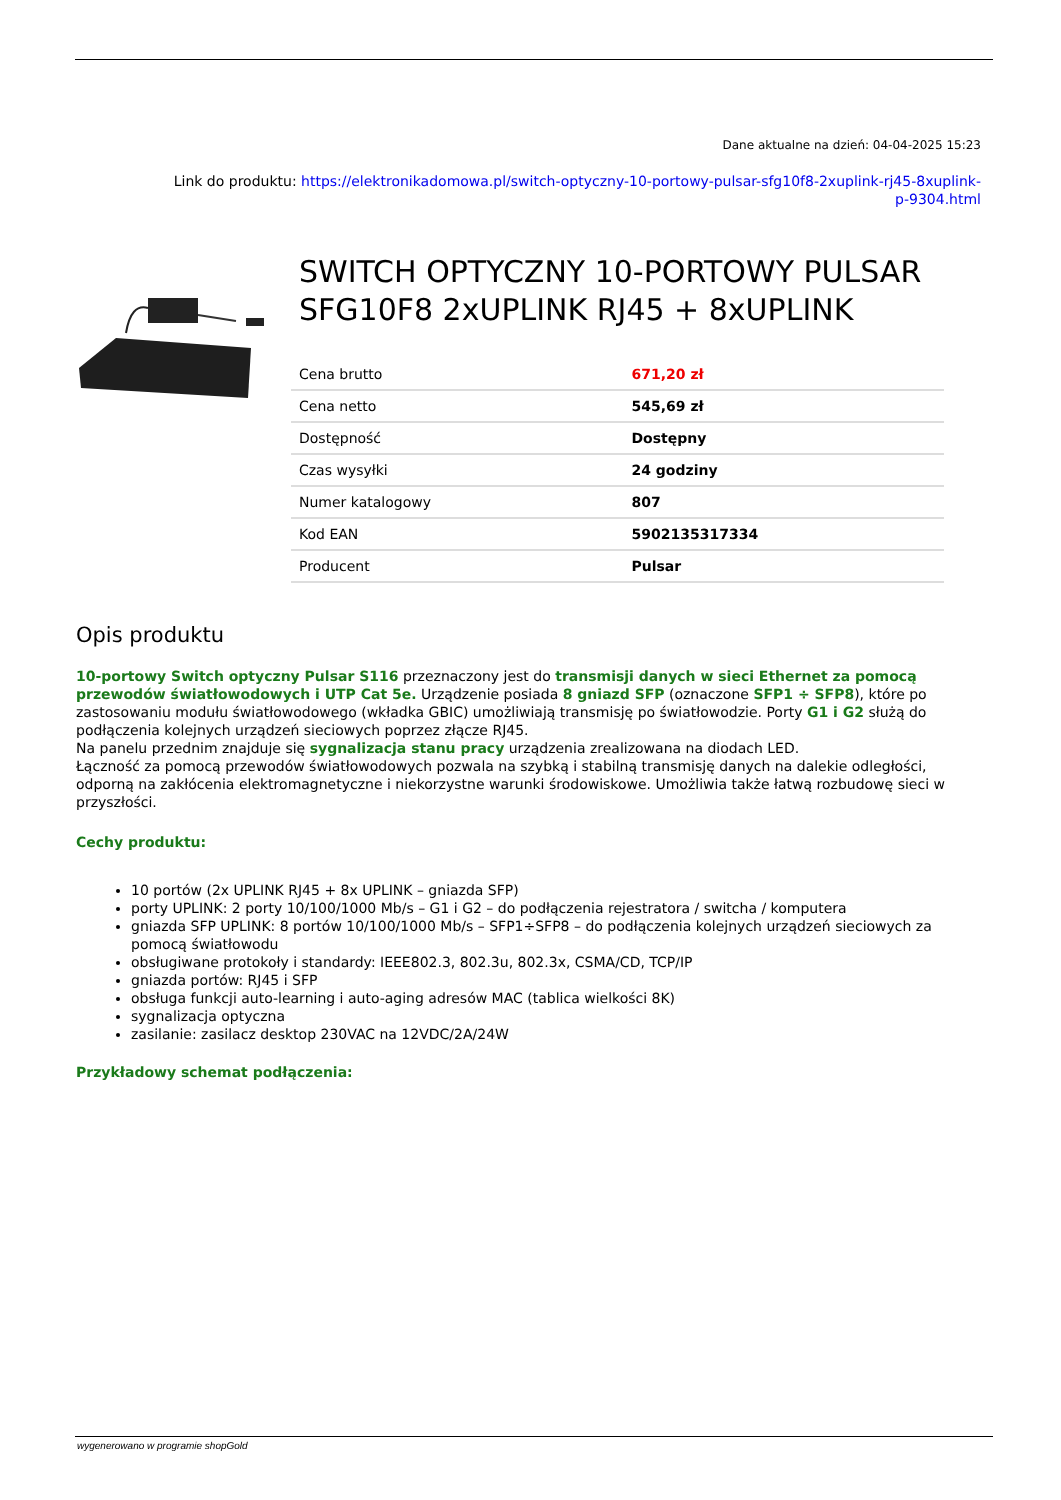Dane aktualne na dzień: 04-04-2025 15:23
Link do produktu: https://elektronikadomowa.pl/switch-optyczny-10-portowy-pulsar-sfg10f8-2xuplink-rj45-8xuplink-
p-9304.html
SWITCH OPTYCZNY 10-PORTOWY PULSAR SFG10F8 2xUPLINK RJ45 + 8xUPLINK
| Cena brutto | 671,20 zł |
| Cena netto | 545,69 zł |
| Dostępność | Dostępny |
| Czas wysyłki | 24 godziny |
| Numer katalogowy | 807 |
| Kod EAN | 5902135317334 |
| Producent | Pulsar |
Opis produktu
10-portowy Switch optyczny Pulsar S116 przeznaczony jest do transmisji danych w sieci Ethernet za pomocą przewodów światłowodowych i UTP Cat 5e. Urządzenie posiada 8 gniazd SFP (oznaczone SFP1 ÷ SFP8), które po zastosowaniu modułu światłowodowego (wkładka GBIC) umożliwiają transmisję po światłowodzie. Porty G1 i G2 służą do podłączenia kolejnych urządzeń sieciowych poprzez złącze RJ45.
Na panelu przednim znajduje się sygnalizacja stanu pracy urządzenia zrealizowana na diodach LED.
Łączność za pomocą przewodów światłowodowych pozwala na szybką i stabilną transmisję danych na dalekie odległości, odporną na zakłócenia elektromagnetyczne i niekorzystne warunki środowiskowe. Umożliwia także łatwą rozbudowę sieci w przyszłości.
Cechy produktu:
10 portów (2x UPLINK RJ45 + 8x UPLINK – gniazda SFP)
porty UPLINK: 2 porty 10/100/1000 Mb/s – G1 i G2 – do podłączenia rejestratora / switcha / komputera
gniazda SFP UPLINK: 8 portów 10/100/1000 Mb/s – SFP1÷SFP8 – do podłączenia kolejnych urządzeń sieciowych za pomocą światłowodu
obsługiwane protokoły i standardy: IEEE802.3, 802.3u, 802.3x, CSMA/CD, TCP/IP
gniazda portów: RJ45 i SFP
obsługa funkcji auto-learning i auto-aging adresów MAC (tablica wielkości 8K)
sygnalizacja optyczna
zasilanie: zasilacz desktop 230VAC na 12VDC/2A/24W
Przykładowy schemat podłączenia:
wygenerowano w programie shopGold